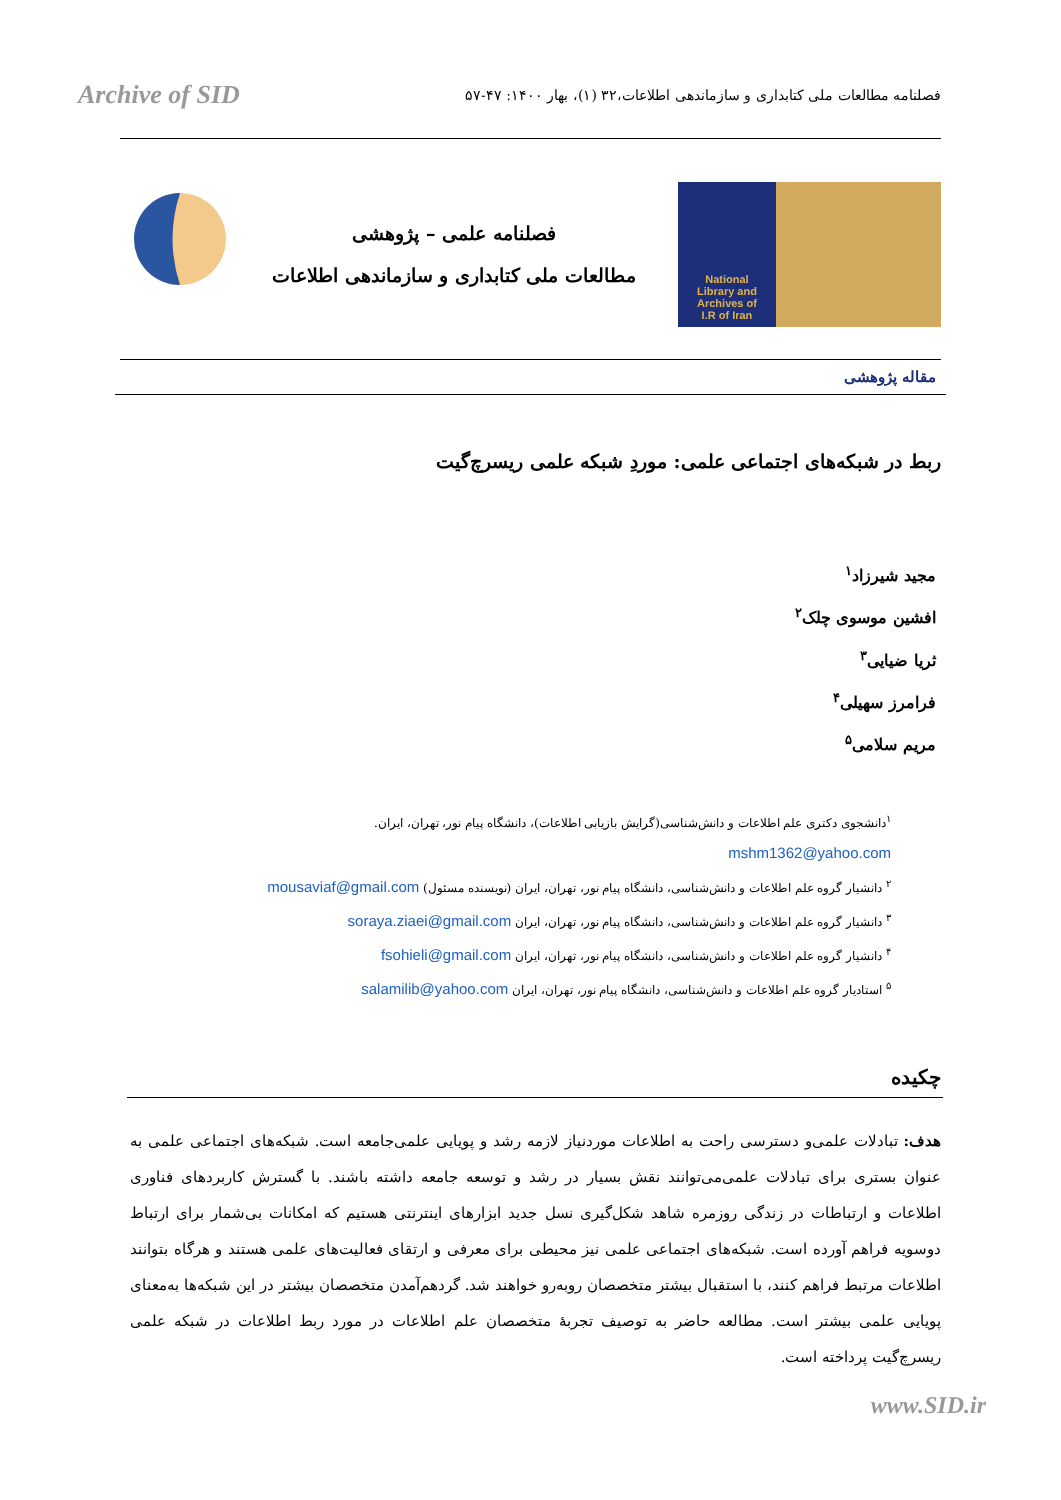Archive of SID
فصلنامه مطالعات ملی کتابداری و سازماندهی اطلاعات،۳۲ (۱)، بهار ۱۴۰۰: ۴۷-۵۷
فصلنامه علمی – پژوهشی
مطالعات ملی کتابداری و سازماندهی اطلاعات
National
Library and
Archives of
I.R of Iran
مقاله پژوهشی
ربط در شبکه‌های اجتماعی علمی: موردِ شبکه علمی ریسرچ‌گیت
مجید شیرزاد<sup>۱</sup>
افشین موسوی چلک<sup>۲</sup>
ثریا ضیایی<sup>۳</sup>
فرامرز سهیلی<sup>۴</sup>
مریم سلامی<sup>۵</sup>
<sup>۱</sup> دانشجوی دکتری علم اطلاعات و دانش‌شناسی(گرایش بازیابی اطلاعات)، دانشگاه پیام نور، تهران، ایران.
mshm1362@yahoo.com
<sup>۲</sup> دانشیار گروه علم اطلاعات و دانش‌شناسی، دانشگاه پیام نور، تهران، ایران (نویسنده مسئول) mousaviaf@gmail.com
<sup>۳</sup> دانشیار گروه علم اطلاعات و دانش‌شناسی، دانشگاه پیام نور، تهران، ایران soraya.ziaei@gmail.com
<sup>۴</sup> دانشیار گروه علم اطلاعات و دانش‌شناسی، دانشگاه پیام نور، تهران، ایران fsohieli@gmail.com
<sup>۵</sup> استادیار گروه علم اطلاعات و دانش‌شناسی، دانشگاه پیام نور، تهران، ایران salamilib@yahoo.com
چکیده
هدف: تبادلات علمی‌و دسترسی راحت به اطلاعات موردنیاز لازمه رشد و پویایی علمی‌جامعه است. شبکه‌های اجتماعی علمی به عنوان بستری برای تبادلات علمی‌می‌توانند نقش بسیار در رشد و توسعه جامعه داشته باشند. با گسترش کاربردهای فناوری اطلاعات و ارتباطات در زندگی روزمره شاهد شکل‌گیری نسل جدید ابزارهای اینترنتی هستیم که امکانات بی‌شمار برای ارتباط دوسویه فراهم آورده است. شبکه‌های اجتماعی علمی نیز محیطی برای معرفی و ارتقای فعالیت‌های علمی هستند و هرگاه بتوانند اطلاعات مرتبط فراهم کنند، با استقبال بیشتر متخصصان روبه‌رو خواهند شد. گردهم‌آمدن متخصصان بیشتر در این شبکه‌ها به‌معنای پویایی علمی بیشتر است. مطالعه حاضر به توصیف تجربهٔ متخصصان علم اطلاعات در مورد ربط اطلاعات در شبکه علمی ریسرچ‌گیت پرداخته است.
www.SID.ir